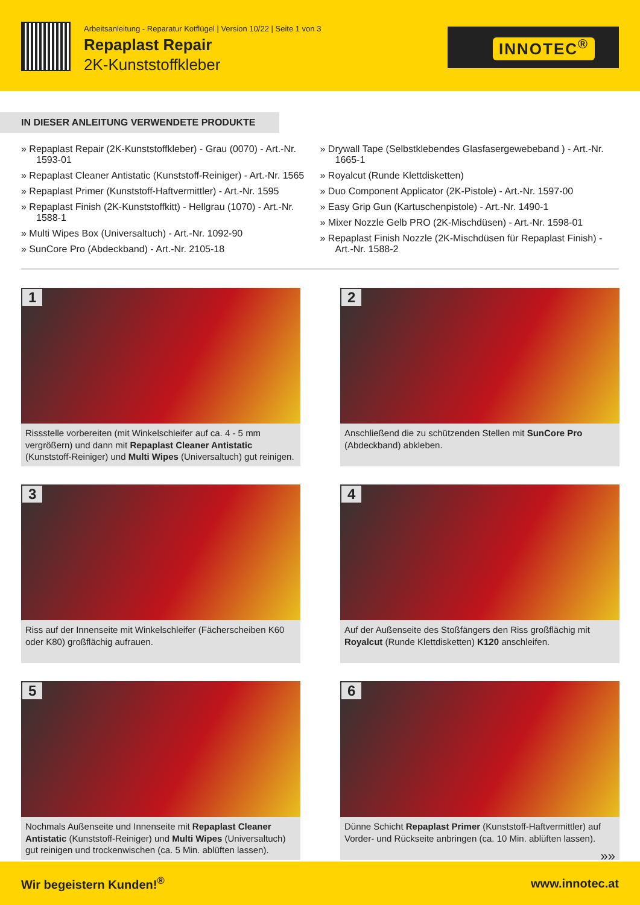Arbeitsanleitung - Reparatur Kotflügel | Version 10/22 | Seite 1 von 3
Repaplast Repair
2K-Kunststoffkleber
INNOTEC<sup>®</sup>
IN DIESER ANLEITUNG VERWENDETE PRODUKTE
» Repaplast Repair (2K-Kunststoffkleber) - Grau (0070) - Art.-Nr. 1593-01
» Repaplast Cleaner Antistatic (Kunststoff-Reiniger) - Art.-Nr. 1565
» Repaplast Primer (Kunststoff-Haftvermittler) - Art.-Nr. 1595
» Repaplast Finish (2K-Kunststoffkitt) - Hellgrau (1070) - Art.-Nr. 1588-1
» Multi Wipes Box (Universaltuch) - Art.-Nr. 1092-90
» SunCore Pro (Abdeckband) - Art.-Nr. 2105-18
» Drywall Tape (Selbstklebendes Glasfasergewebeband ) - Art.-Nr. 1665-1
» Royalcut (Runde Klettdisketten)
» Duo Component Applicator (2K-Pistole) - Art.-Nr. 1597-00
» Easy Grip Gun (Kartuschenpistole) - Art.-Nr. 1490-1
» Mixer Nozzle Gelb PRO (2K-Mischdüsen) - Art.-Nr. 1598-01
» Repaplast Finish Nozzle (2K-Mischdüsen für Repaplast Finish) - Art.-Nr. 1588-2
1
Rissstelle vorbereiten (mit Winkelschleifer auf ca. 4 - 5 mm vergrößern) und dann mit Repaplast Cleaner Antistatic (Kunststoff-Reiniger) und Multi Wipes (Universaltuch) gut reinigen.
2
Anschließend die zu schützenden Stellen mit SunCore Pro (Abdeckband) abkleben.
3
Riss auf der Innenseite mit Winkelschleifer (Fächerscheiben K60 oder K80) großflächig aufrauen.
4
Auf der Außenseite des Stoßfängers den Riss großflächig mit Royalcut (Runde Klettdisketten) K120 anschleifen.
5
Nochmals Außenseite und Innenseite mit Repaplast Cleaner Antistatic (Kunststoff-Reiniger) und Multi Wipes (Universaltuch) gut reinigen und trockenwischen (ca. 5 Min. ablüften lassen).
6
Dünne Schicht Repaplast Primer (Kunststoff-Haftvermittler) auf Vorder- und Rückseite anbringen (ca. 10 Min. ablüften lassen).
»»
Wir begeistern Kunden!<sup>®</sup> www.innotec.at